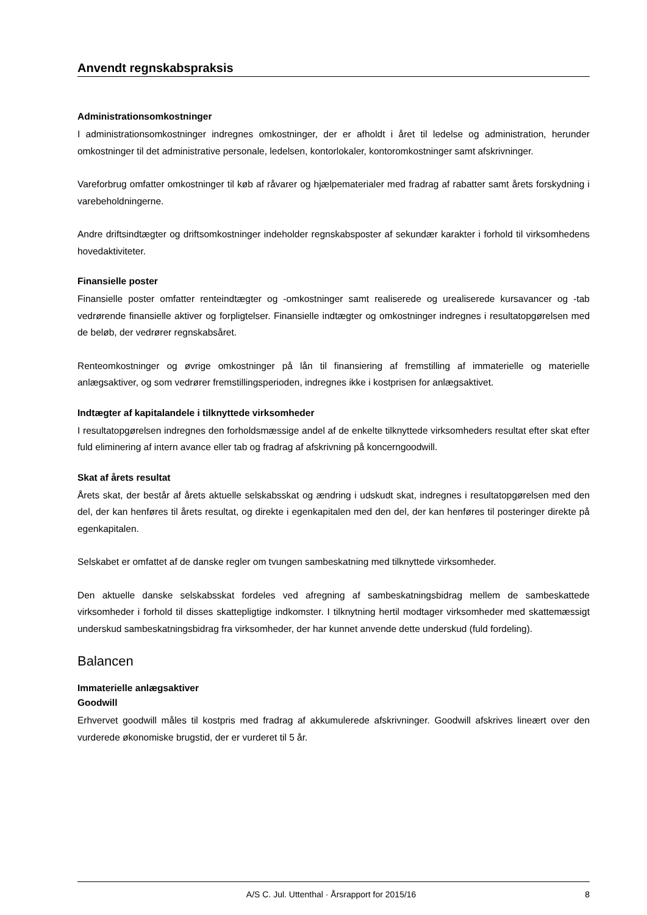Anvendt regnskabspraksis
Administrationsomkostninger
I administrationsomkostninger indregnes omkostninger, der er afholdt i året til ledelse og administration, herunder omkostninger til det administrative personale, ledelsen, kontorlokaler, kontoromkostninger samt afskrivninger.
Vareforbrug omfatter omkostninger til køb af råvarer og hjælpematerialer med fradrag af rabatter samt årets forskydning i varebeholdningerne.
Andre driftsindtægter og driftsomkostninger indeholder regnskabsposter af sekundær karakter i forhold til virksomhedens hovedaktiviteter.
Finansielle poster
Finansielle poster omfatter renteindtægter og -omkostninger samt realiserede og urealiserede kursavancer og -tab vedrørende finansielle aktiver og forpligtelser. Finansielle indtægter og omkostninger indregnes i resultatopgørelsen med de beløb, der vedrører regnskabsåret.
Renteomkostninger og øvrige omkostninger på lån til finansiering af fremstilling af immaterielle og materielle anlægsaktiver, og som vedrører fremstillingsperioden, indregnes ikke i kostprisen for anlægsaktivet.
Indtægter af kapitalandele i tilknyttede virksomheder
I resultatopgørelsen indregnes den forholdsmæssige andel af de enkelte tilknyttede virksomheders resultat efter skat efter fuld eliminering af intern avance eller tab og fradrag af afskrivning på koncerngoodwill.
Skat af årets resultat
Årets skat, der består af årets aktuelle selskabsskat og ændring i udskudt skat, indregnes i resultatopgørelsen med den del, der kan henføres til årets resultat, og direkte i egenkapitalen med den del, der kan henføres til posteringer direkte på egenkapitalen.
Selskabet er omfattet af de danske regler om tvungen sambeskatning med tilknyttede virksomheder.
Den aktuelle danske selskabsskat fordeles ved afregning af sambeskatningsbidrag mellem de sambeskattede virksomheder i forhold til disses skattepligtige indkomster. I tilknytning hertil modtager virksomheder med skattemæssigt underskud sambeskatningsbidrag fra virksomheder, der har kunnet anvende dette underskud (fuld fordeling).
Balancen
Immaterielle anlægsaktiver
Goodwill
Erhvervet goodwill måles til kostpris med fradrag af akkumulerede afskrivninger. Goodwill afskrives lineært over den vurderede økonomiske brugstid, der er vurderet til 5 år.
A/S C. Jul. Uttenthal · Årsrapport for 2015/16 8